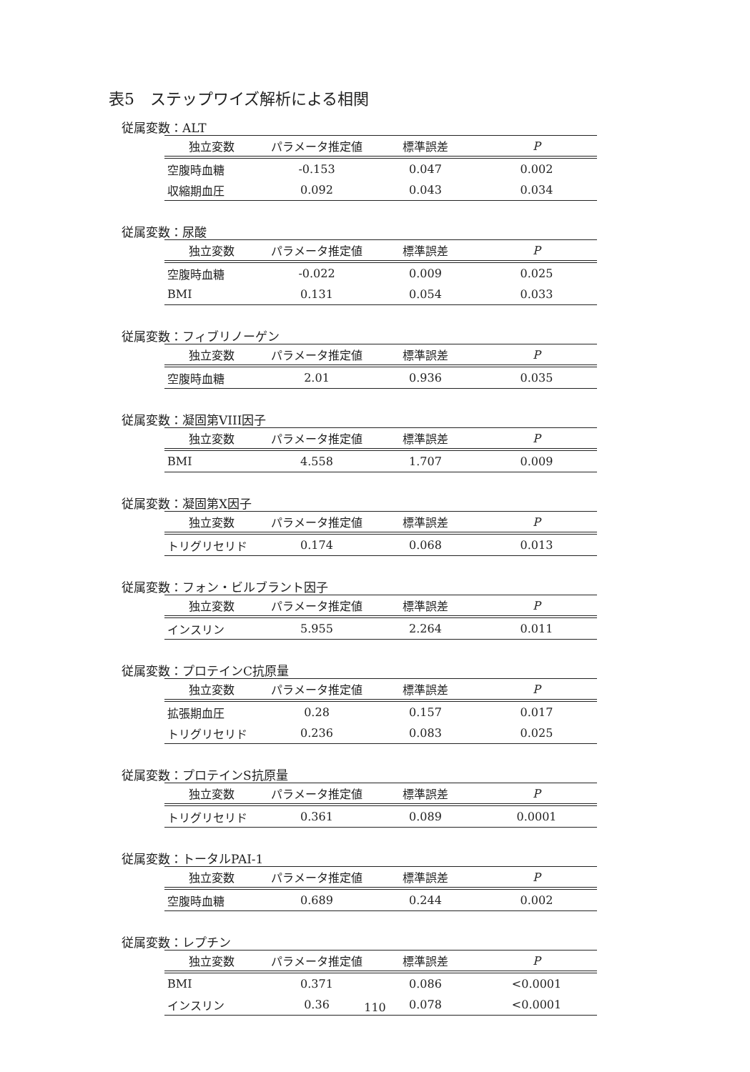表5　ステップワイズ解析による相関
従属変数：ALT
| 独立変数 | パラメータ推定値 | 標準誤差 | P |
| --- | --- | --- | --- |
| 空腹時血糖 | -0.153 | 0.047 | 0.002 |
| 収縮期血圧 | 0.092 | 0.043 | 0.034 |
従属変数：尿酸
| 独立変数 | パラメータ推定値 | 標準誤差 | P |
| --- | --- | --- | --- |
| 空腹時血糖 | -0.022 | 0.009 | 0.025 |
| BMI | 0.131 | 0.054 | 0.033 |
従属変数：フィブリノーゲン
| 独立変数 | パラメータ推定値 | 標準誤差 | P |
| --- | --- | --- | --- |
| 空腹時血糖 | 2.01 | 0.936 | 0.035 |
従属変数：凝固第VIII因子
| 独立変数 | パラメータ推定値 | 標準誤差 | P |
| --- | --- | --- | --- |
| BMI | 4.558 | 1.707 | 0.009 |
従属変数：凝固第X因子
| 独立変数 | パラメータ推定値 | 標準誤差 | P |
| --- | --- | --- | --- |
| トリグリセリド | 0.174 | 0.068 | 0.013 |
従属変数：フォン・ビルブラント因子
| 独立変数 | パラメータ推定値 | 標準誤差 | P |
| --- | --- | --- | --- |
| インスリン | 5.955 | 2.264 | 0.011 |
従属変数：プロテインC抗原量
| 独立変数 | パラメータ推定値 | 標準誤差 | P |
| --- | --- | --- | --- |
| 拡張期血圧 | 0.28 | 0.157 | 0.017 |
| トリグリセリド | 0.236 | 0.083 | 0.025 |
従属変数：プロテインS抗原量
| 独立変数 | パラメータ推定値 | 標準誤差 | P |
| --- | --- | --- | --- |
| トリグリセリド | 0.361 | 0.089 | 0.0001 |
従属変数：トータルPAI-1
| 独立変数 | パラメータ推定値 | 標準誤差 | P |
| --- | --- | --- | --- |
| 空腹時血糖 | 0.689 | 0.244 | 0.002 |
従属変数：レプチン
| 独立変数 | パラメータ推定値 | 標準誤差 | P |
| --- | --- | --- | --- |
| BMI | 0.371 | 0.086 | <0.0001 |
| インスリン | 0.36 | 0.078 | <0.0001 |
110